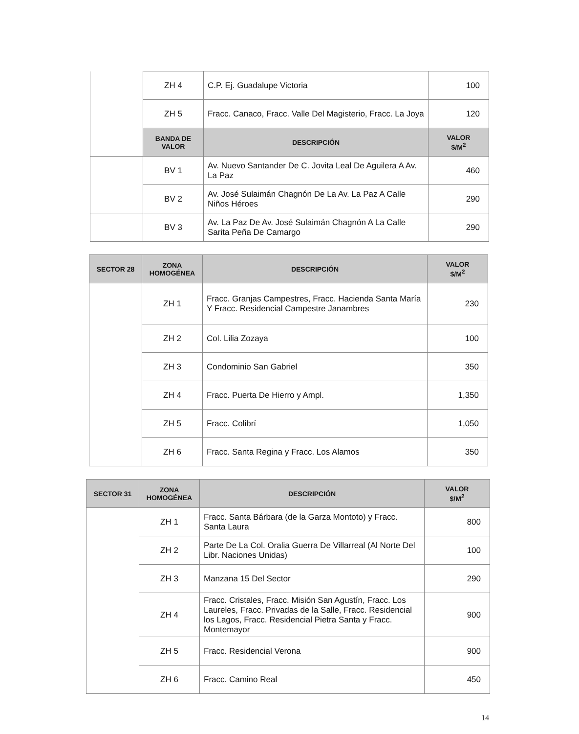| | ZH 4 | C.P. Ej. Guadalupe Victoria | 100 |
| | ZH 5 | Fracc. Canaco, Fracc. Valle Del Magisterio, Fracc. La Joya | 120 |
| | BANDA DE VALOR | DESCRIPCIÓN | VALOR $/M<sup>2</sup> |
| | BV 1 | Av. Nuevo Santander De C. Jovita Leal De Aguilera A Av. La Paz | 460 |
| | BV 2 | Av. José Sulaimán Chagnón De La Av. La Paz A Calle Niños Héroes | 290 |
| | BV 3 | Av. La Paz De Av. José Sulaimán Chagnón A La Calle Sarita Peña De Camargo | 290 |
| SECTOR 28 | ZONA HOMOGÉNEA | DESCRIPCIÓN | VALOR $/M<sup>2</sup> |
| --- | --- | --- | --- |
| | ZH 1 | Fracc. Granjas Campestres, Fracc. Hacienda Santa María Y Fracc. Residencial Campestre Janambres | 230 |
| | ZH 2 | Col. Lilia Zozaya | 100 |
| | ZH 3 | Condominio San Gabriel | 350 |
| | ZH 4 | Fracc. Puerta De Hierro y Ampl. | 1,350 |
| | ZH 5 | Fracc. Colibrí | 1,050 |
| | ZH 6 | Fracc. Santa Regina y Fracc. Los Alamos | 350 |
| SECTOR 31 | ZONA HOMOGÉNEA | DESCRIPCIÓN | VALOR $/M<sup>2</sup> |
| --- | --- | --- | --- |
| | ZH 1 | Fracc. Santa Bárbara (de la Garza Montoto) y Fracc. Santa Laura | 800 |
| | ZH 2 | Parte De La Col. Oralia Guerra De Villarreal (Al Norte Del Libr. Naciones Unidas) | 100 |
| | ZH 3 | Manzana 15 Del Sector | 290 |
| | ZH 4 | Fracc. Cristales, Fracc. Misión San Agustín, Fracc. Los Laureles, Fracc. Privadas de la Salle, Fracc. Residencial los Lagos, Fracc. Residencial Pietra Santa y Fracc. Montemayor | 900 |
| | ZH 5 | Fracc. Residencial Verona | 900 |
| | ZH 6 | Fracc. Camino Real | 450 |
14